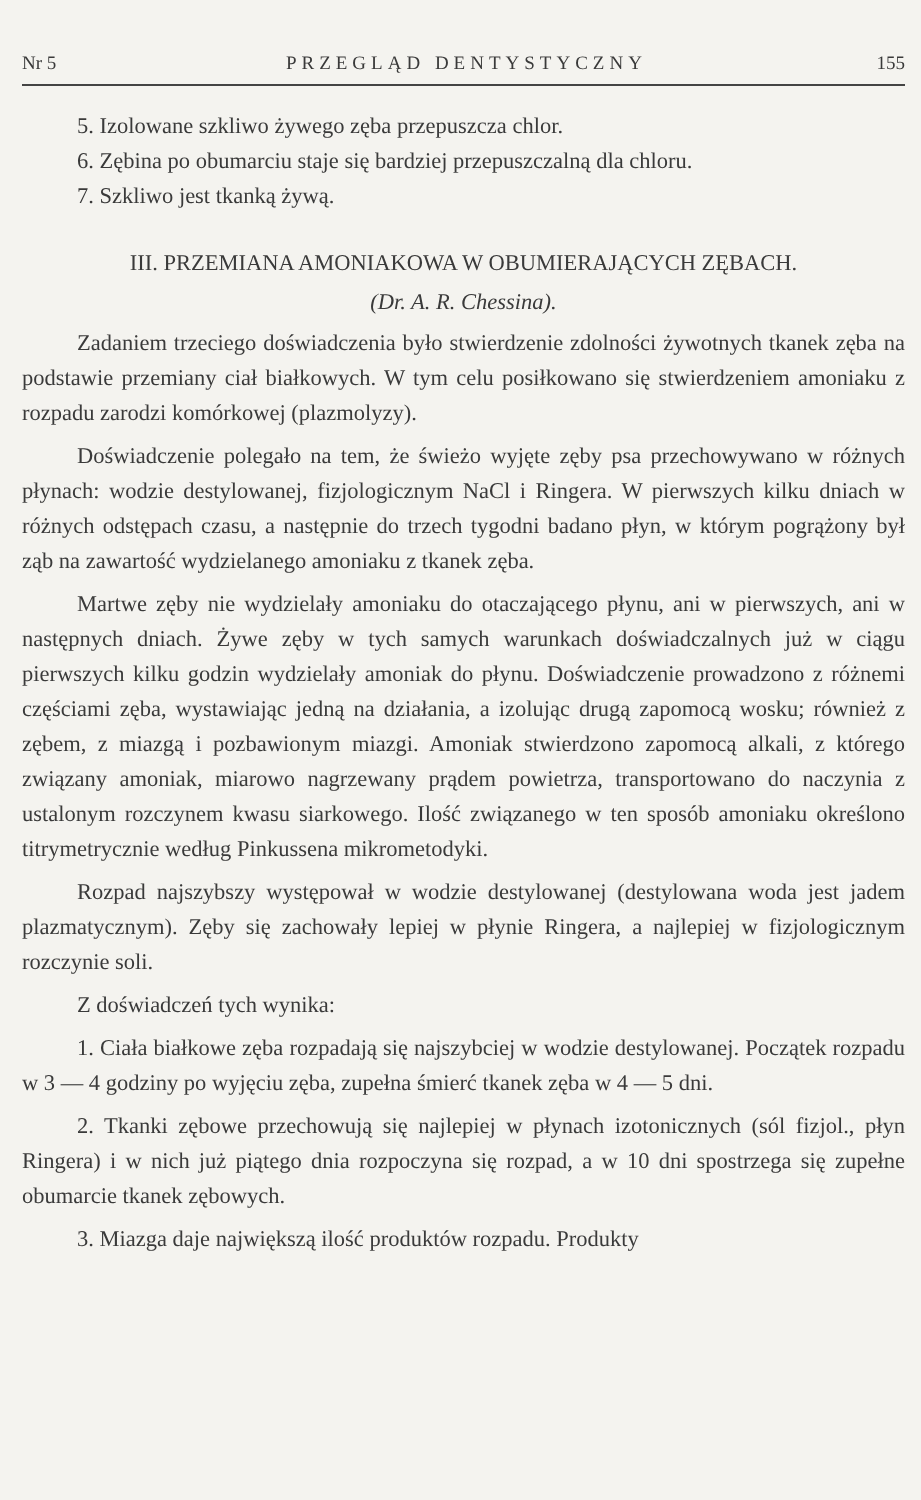Nr 5 PRZEGLĄD DENTYSTYCZNY 155
5. Izolowane szkliwo żywego zęba przepuszcza chlor.
6. Zębina po obumarciu staje się bardziej przepuszczalną dla chloru.
7. Szkliwo jest tkanką żywą.
III. PRZEMIANA AMONIAKOWA W OBUMIERAJĄCYCH ZĘBACH.
(Dr. A. R. Chessina).
Zadaniem trzeciego doświadczenia było stwierdzenie zdolności żywotnych tkanek zęba na podstawie przemiany ciał białkowych. W tym celu posiłkowano się stwierdzeniem amoniaku z rozpadu zarodzi komórkowej (plazmolyzy).
Doświadczenie polegało na tem, że świeżo wyjęte zęby psa przechowywano w różnych płynach: wodzie destylowanej, fizjologicznym NaCl i Ringera. W pierwszych kilku dniach w różnych odstępach czasu, a następnie do trzech tygodni badano płyn, w którym pogrążony był ząb na zawartość wydzielanego amoniaku z tkanek zęba.
Martwe zęby nie wydzielały amoniaku do otaczającego płynu, ani w pierwszych, ani w następnych dniach. Żywe zęby w tych samych warunkach doświadczalnych już w ciągu pierwszych kilku godzin wydzielały amoniak do płynu. Doświadczenie prowadzono z różnemi częściami zęba, wystawiając jedną na działania, a izolując drugą zapomocą wosku; również z zębem, z miazgą i pozbawionym miazgi. Amoniak stwierdzono zapomocą alkali, z którego związany amoniak, miarowo nagrzewany prądem powietrza, transportowano do naczynia z ustalonym rozczynem kwasu siarkowego. Ilość związanego w ten sposób amoniaku określono titrymetrycznie według Pinkussena mikrometodyki.
Rozpad najszybszy występował w wodzie destylowanej (destylowana woda jest jadem plazmatycznym). Zęby się zachowały lepiej w płynie Ringera, a najlepiej w fizjologicznym rozczynie soli.
Z doświadczeń tych wynika:
1. Ciała białkowe zęba rozpadają się najszybciej w wodzie destylowanej. Początek rozpadu w 3 — 4 godziny po wyjęciu zęba, zupełna śmierć tkanek zęba w 4 — 5 dni.
2. Tkanki zębowe przechowują się najlepiej w płynach izotonicznych (sól fizjol., płyn Ringera) i w nich już piątego dnia rozpoczyna się rozpad, a w 10 dni spostrzega się zupełne obumarcie tkanek zębowych.
3. Miazga daje największą ilość produktów rozpadu. Produkty